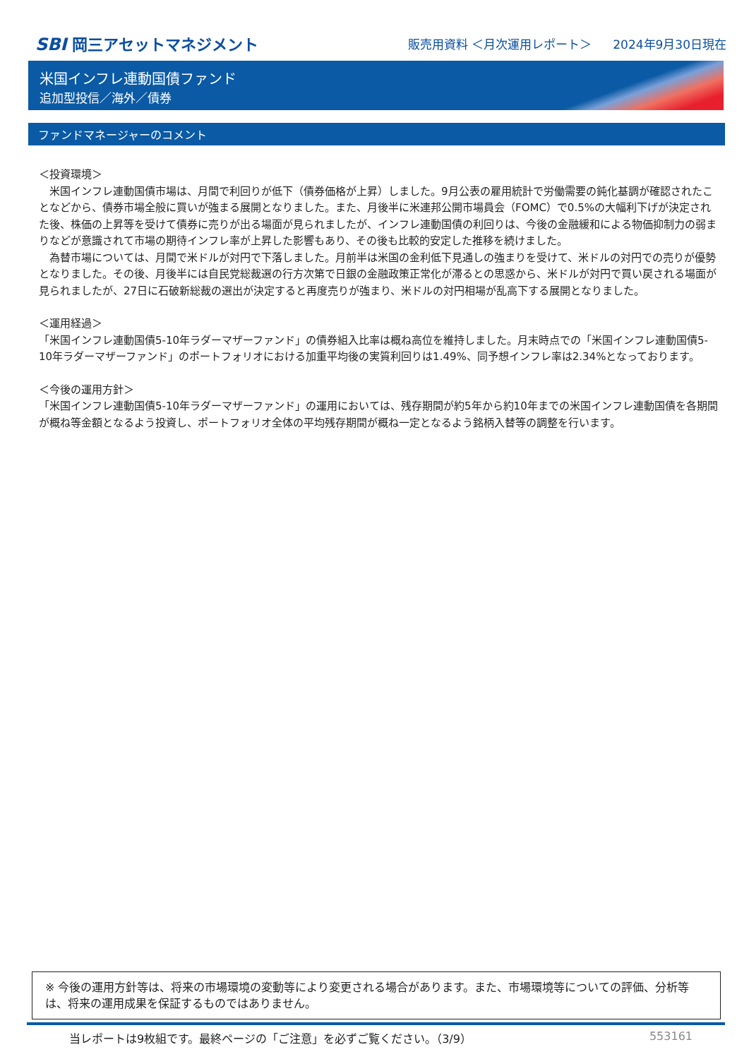SBI 岡三アセットマネジメント
販売用資料 ＜月次運用レポート＞ 2024年9月30日現在
米国インフレ連動国債ファンド
追加型投信／海外／債券
ファンドマネージャーのコメント
＜投資環境＞
　米国インフレ連動国債市場は、月間で利回りが低下（債券価格が上昇）しました。9月公表の雇用統計で労働需要の鈍化基調が確認されたことなどから、債券市場全般に買いが強まる展開となりました。また、月後半に米連邦公開市場員会（FOMC）で0.5%の大幅利下げが決定された後、株価の上昇等を受けて債券に売りが出る場面が見られましたが、インフレ連動国債の利回りは、今後の金融緩和による物価抑制力の弱まりなどが意識されて市場の期待インフレ率が上昇した影響もあり、その後も比較的安定した推移を続けました。
　為替市場については、月間で米ドルが対円で下落しました。月前半は米国の金利低下見通しの強まりを受けて、米ドルの対円での売りが優勢となりました。その後、月後半には自民党総裁選の行方次第で日銀の金融政策正常化が滞るとの思惑から、米ドルが対円で買い戻される場面が見られましたが、27日に石破新総裁の選出が決定すると再度売りが強まり、米ドルの対円相場が乱高下する展開となりました。
＜運用経過＞
「米国インフレ連動国債5-10年ラダーマザーファンド」の債券組入比率は概ね高位を維持しました。月末時点での「米国インフレ連動国債5-10年ラダーマザーファンド」のポートフォリオにおける加重平均後の実質利回りは1.49%、同予想インフレ率は2.34%となっております。
＜今後の運用方針＞
「米国インフレ連動国債5-10年ラダーマザーファンド」の運用においては、残存期間が約5年から約10年までの米国インフレ連動国債を各期間が概ね等金額となるよう投資し、ポートフォリオ全体の平均残存期間が概ね一定となるよう銘柄入替等の調整を行います。
※ 今後の運用方針等は、将来の市場環境の変動等により変更される場合があります。また、市場環境等についての評価、分析等は、将来の運用成果を保証するものではありません。
当レポートは9枚組です。最終ページの「ご注意」を必ずご覧ください。（3/9） 553161